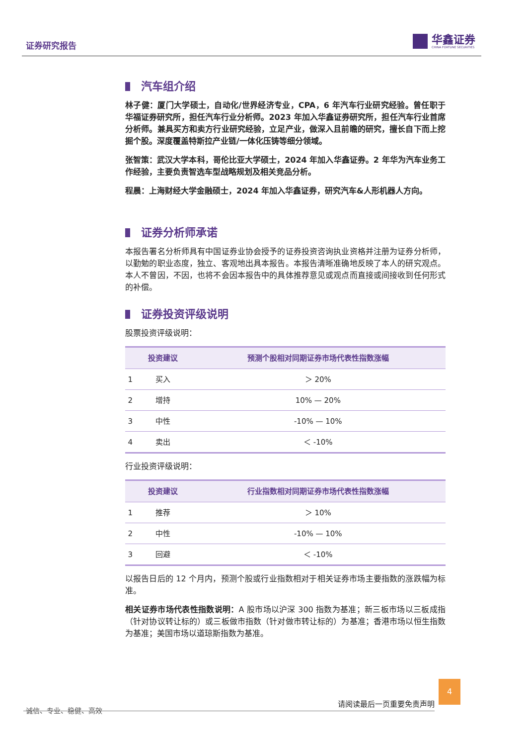证券研究报告
华鑫证券
CHINA FORTUNE SECURITIES
汽车组介绍
林子健：厦门大学硕士，自动化/世界经济专业，CPA，6 年汽车行业研究经验。曾任职于华福证券研究所，担任汽车行业分析师。2023 年加入华鑫证券研究所，担任汽车行业首席分析师。兼具买方和卖方行业研究经验，立足产业，做深入且前瞻的研究，擅长自下而上挖掘个股。深度覆盖特斯拉产业链/一体化压铸等细分领域。
张智策：武汉大学本科，哥伦比亚大学硕士，2024 年加入华鑫证券。2 年华为汽车业务工作经验，主要负责智选车型战略规划及相关竞品分析。
程晨：上海财经大学金融硕士，2024 年加入华鑫证券，研究汽车&人形机器人方向。
证券分析师承诺
本报告署名分析师具有中国证券业协会授予的证券投资咨询执业资格并注册为证券分析师，以勤勉的职业态度，独立、客观地出具本报告。本报告清晰准确地反映了本人的研究观点。本人不曾因，不因，也将不会因本报告中的具体推荐意见或观点而直接或间接收到任何形式的补偿。
证券投资评级说明
股票投资评级说明：
| | 投资建议 | 预测个股相对同期证券市场代表性指数涨幅 |
| --- | --- | --- |
| 1 | 买入 | ＞ 20% |
| 2 | 增持 | 10% — 20% |
| 3 | 中性 | -10% — 10% |
| 4 | 卖出 | ＜ -10% |
行业投资评级说明：
| | 投资建议 | 行业指数相对同期证券市场代表性指数涨幅 |
| --- | --- | --- |
| 1 | 推荐 | ＞ 10% |
| 2 | 中性 | -10% — 10% |
| 3 | 回避 | ＜ -10% |
以报告日后的 12 个月内，预测个股或行业指数相对于相关证券市场主要指数的涨跌幅为标准。
相关证券市场代表性指数说明：A 股市场以沪深 300 指数为基准；新三板市场以三板成指（针对协议转让标的）或三板做市指数（针对做市转让标的）为基准；香港市场以恒生指数为基准；美国市场以道琼斯指数为基准。
请阅读最后一页重要免责声明
4
诚信、专业、稳健、高效